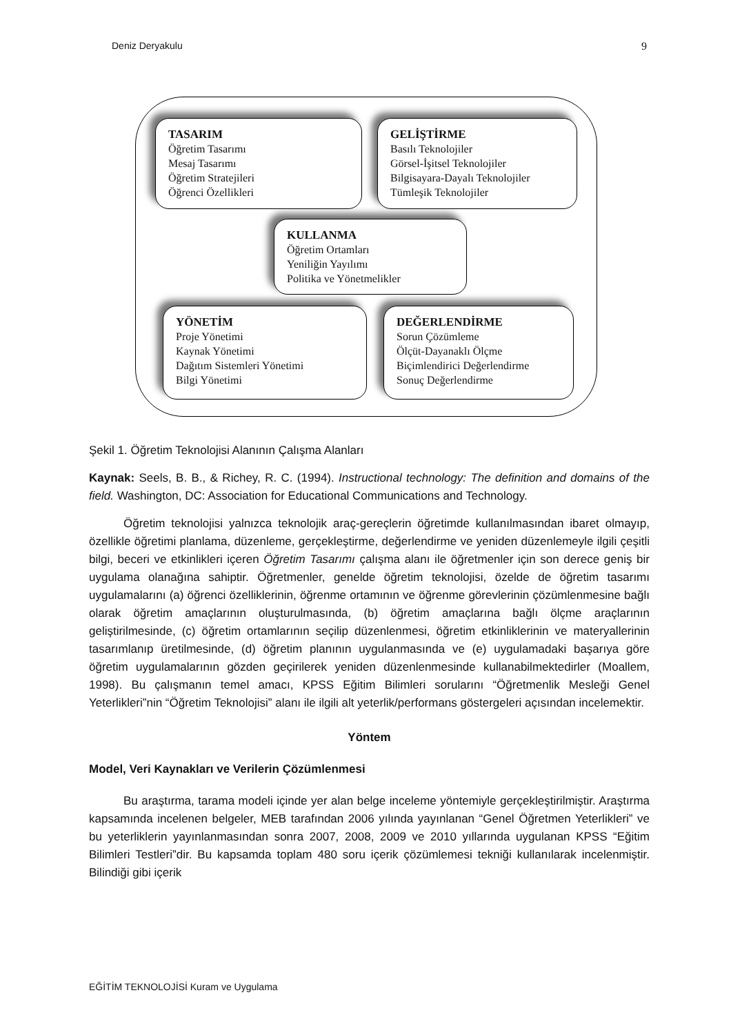Deniz Deryakulu 9
TASARIM
Öğretim Tasarımı
Mesaj Tasarımı
Öğretim Stratejileri
Öğrenci Özellikleri
GELİŞTİRME
Basılı Teknolojiler
Görsel-İşitsel Teknolojiler
Bilgisayara-Dayalı Teknolojiler
Tümleşik Teknolojiler
KULLANMA
Öğretim Ortamları
Yeniliğin Yayılımı
Politika ve Yönetmelikler
YÖNETİM
Proje Yönetimi
Kaynak Yönetimi
Dağıtım Sistemleri Yönetimi
Bilgi Yönetimi
DEĞERLENDİRME
Sorun Çözümleme
Ölçüt-Dayanaklı Ölçme
Biçimlendirici Değerlendirme
Sonuç Değerlendirme
Şekil 1. Öğretim Teknolojisi Alanının Çalışma Alanları
Kaynak: Seels, B. B., & Richey, R. C. (1994). Instructional technology: The definition and domains of the field. Washington, DC: Association for Educational Communications and Technology.
Öğretim teknolojisi yalnızca teknolojik araç-gereçlerin öğretimde kullanılmasından ibaret olmayıp, özellikle öğretimi planlama, düzenleme, gerçekleştirme, değerlendirme ve yeniden düzenlemeyle ilgili çeşitli bilgi, beceri ve etkinlikleri içeren Öğretim Tasarımı çalışma alanı ile öğretmenler için son derece geniş bir uygulama olanağına sahiptir. Öğretmenler, genelde öğretim teknolojisi, özelde de öğretim tasarımı uygulamalarını (a) öğrenci özelliklerinin, öğrenme ortamının ve öğrenme görevlerinin çözümlenmesine bağlı olarak öğretim amaçlarının oluşturulmasında, (b) öğretim amaçlarına bağlı ölçme araçlarının geliştirilmesinde, (c) öğretim ortamlarının seçilip düzenlenmesi, öğretim etkinliklerinin ve materyallerinin tasarımlanıp üretilmesinde, (d) öğretim planının uygulanmasında ve (e) uygulamadaki başarıya göre öğretim uygulamalarının gözden geçirilerek yeniden düzenlenmesinde kullanabilmektedirler (Moallem, 1998). Bu çalışmanın temel amacı, KPSS Eğitim Bilimleri sorularını “Öğretmenlik Mesleği Genel Yeterlikleri”nin “Öğretim Teknolojisi” alanı ile ilgili alt yeterlik/performans göstergeleri açısından incelemektir.
Yöntem
Model, Veri Kaynakları ve Verilerin Çözümlenmesi
Bu araştırma, tarama modeli içinde yer alan belge inceleme yöntemiyle gerçekleştirilmiştir. Araştırma kapsamında incelenen belgeler, MEB tarafından 2006 yılında yayınlanan “Genel Öğretmen Yeterlikleri” ve bu yeterliklerin yayınlanmasından sonra 2007, 2008, 2009 ve 2010 yıllarında uygulanan KPSS “Eğitim Bilimleri Testleri”dir. Bu kapsamda toplam 480 soru içerik çözümlemesi tekniği kullanılarak incelenmiştir. Bilindiği gibi içerik
EĞİTİM TEKNOLOJİSİ Kuram ve Uygulama